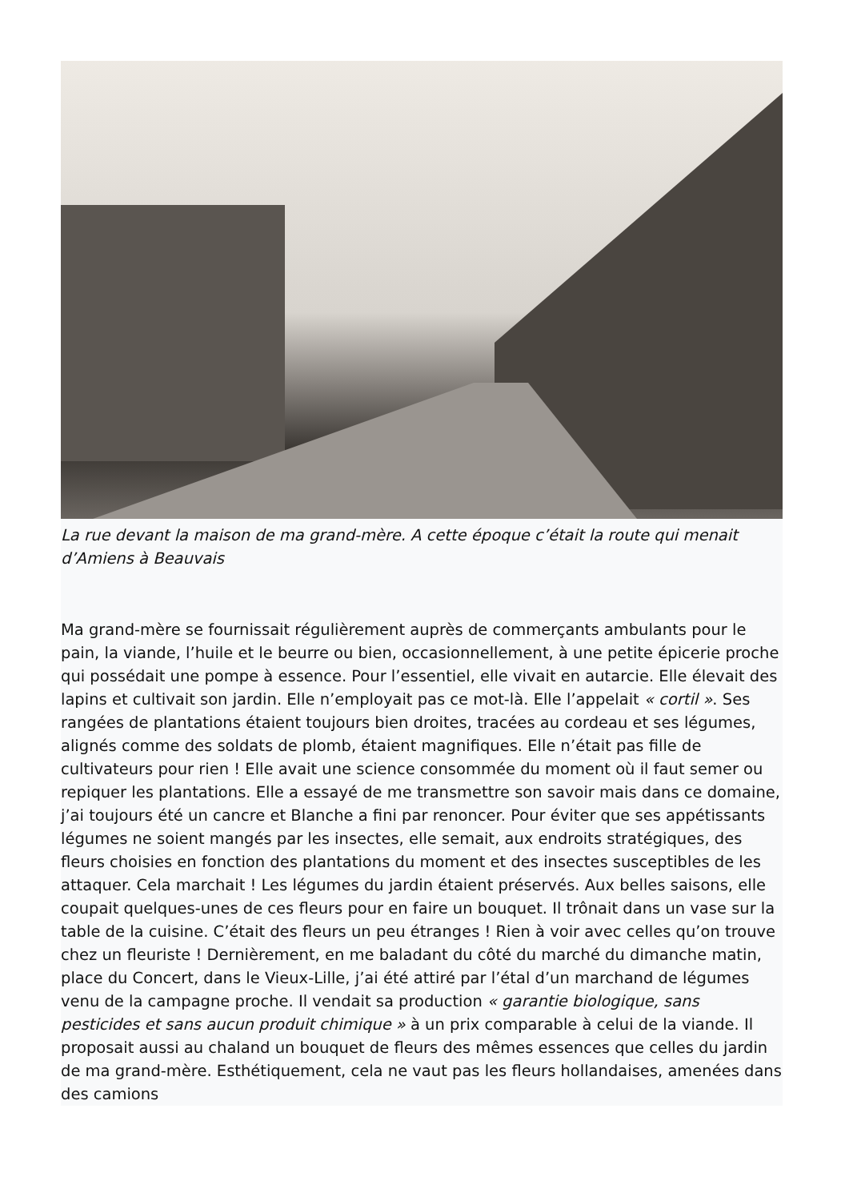La rue devant la maison de ma grand-mère. A cette époque c’était la route qui menait d’Amiens à Beauvais
Ma grand-mère se fournissait régulièrement auprès de commerçants ambulants pour le pain, la viande, l’huile et le beurre ou bien, occasionnellement, à une petite épicerie proche qui possédait une pompe à essence. Pour l’essentiel, elle vivait en autarcie. Elle élevait des lapins et cultivait son jardin. Elle n’employait pas ce mot-là. Elle l’appelait « cortil ». Ses rangées de plantations étaient toujours bien droites, tracées au cordeau et ses légumes, alignés comme des soldats de plomb, étaient magnifiques. Elle n’était pas fille de cultivateurs pour rien ! Elle avait une science consommée du moment où il faut semer ou repiquer les plantations. Elle a essayé de me transmettre son savoir mais dans ce domaine, j’ai toujours été un cancre et Blanche a fini par renoncer. Pour éviter que ses appétissants légumes ne soient mangés par les insectes, elle semait, aux endroits stratégiques, des fleurs choisies en fonction des plantations du moment et des insectes susceptibles de les attaquer. Cela marchait ! Les légumes du jardin étaient préservés. Aux belles saisons, elle coupait quelques-unes de ces fleurs pour en faire un bouquet. Il trônait dans un vase sur la table de la cuisine. C’était des fleurs un peu étranges ! Rien à voir avec celles qu’on trouve chez un fleuriste ! Dernièrement, en me baladant du côté du marché du dimanche matin, place du Concert, dans le Vieux-Lille, j’ai été attiré par l’étal d’un marchand de légumes venu de la campagne proche. Il vendait sa production « garantie biologique, sans pesticides et sans aucun produit chimique » à un prix comparable à celui de la viande. Il proposait aussi au chaland un bouquet de fleurs des mêmes essences que celles du jardin de ma grand-mère. Esthétiquement, cela ne vaut pas les fleurs hollandaises, amenées dans des camions